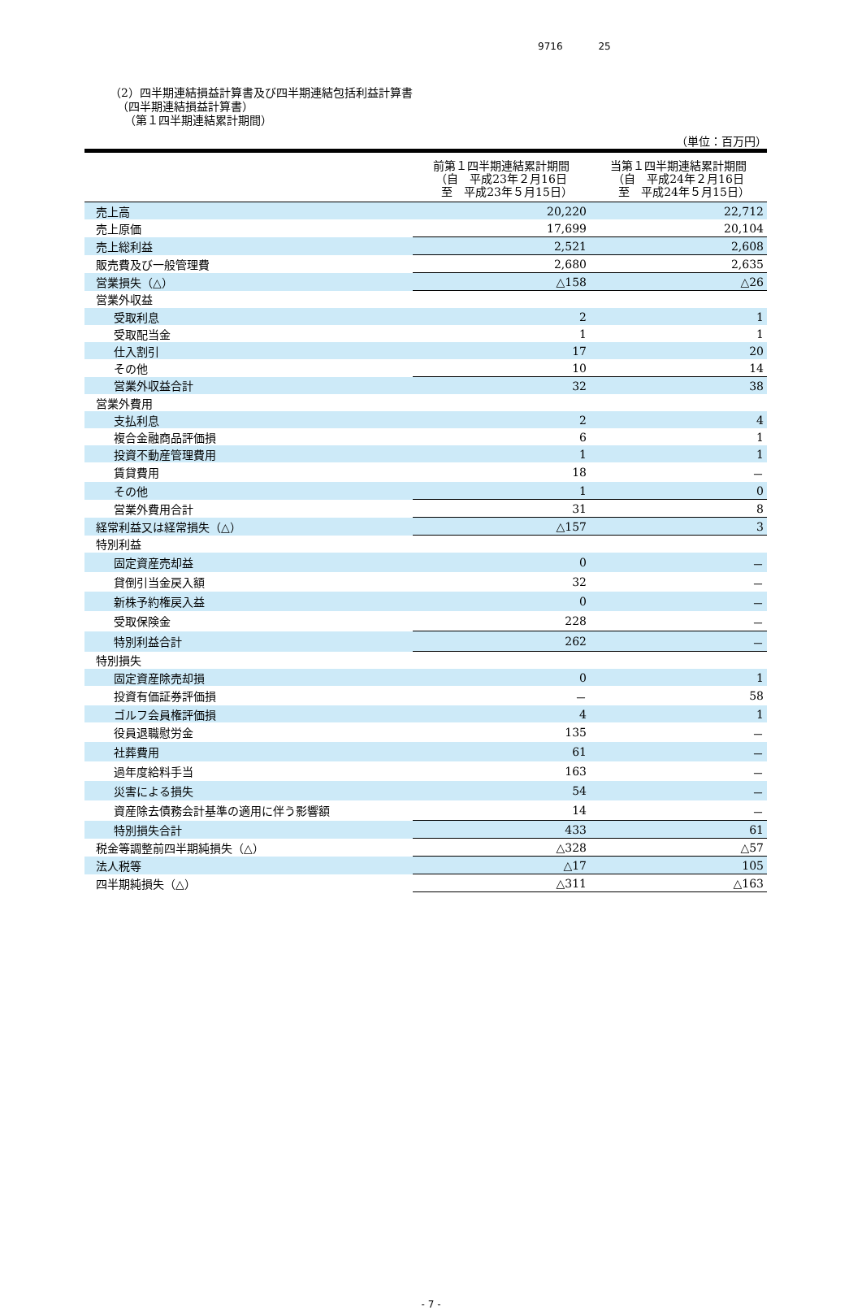9716 25
（2）四半期連結損益計算書及び四半期連結包括利益計算書
（四半期連結損益計算書）
（第１四半期連結累計期間）
（単位：百万円）
| | 前第１四半期連結累計期間 （自 平成23年２月16日 至 平成23年５月15日） | 当第１四半期連結累計期間 （自 平成24年２月16日 至 平成24年５月15日） |
| --- | --- | --- |
| 売上高 | 20,220 | 22,712 |
| 売上原価 | 17,699 | 20,104 |
| 売上総利益 | 2,521 | 2,608 |
| 販売費及び一般管理費 | 2,680 | 2,635 |
| 営業損失（△） | △158 | △26 |
| 営業外収益 | | |
| 受取利息 | 2 | 1 |
| 受取配当金 | 1 | 1 |
| 仕入割引 | 17 | 20 |
| その他 | 10 | 14 |
| 営業外収益合計 | 32 | 38 |
| 営業外費用 | | |
| 支払利息 | 2 | 4 |
| 複合金融商品評価損 | 6 | 1 |
| 投資不動産管理費用 | 1 | 1 |
| 賃貸費用 | 18 | － |
| その他 | 1 | 0 |
| 営業外費用合計 | 31 | 8 |
| 経常利益又は経常損失（△） | △157 | 3 |
| 特別利益 | | |
| 固定資産売却益 | 0 | － |
| 貸倒引当金戻入額 | 32 | － |
| 新株予約権戻入益 | 0 | － |
| 受取保険金 | 228 | － |
| 特別利益合計 | 262 | － |
| 特別損失 | | |
| 固定資産除売却損 | 0 | 1 |
| 投資有価証券評価損 | － | 58 |
| ゴルフ会員権評価損 | 4 | 1 |
| 役員退職慰労金 | 135 | － |
| 社葬費用 | 61 | － |
| 過年度給料手当 | 163 | － |
| 災害による損失 | 54 | － |
| 資産除去債務会計基準の適用に伴う影響額 | 14 | － |
| 特別損失合計 | 433 | 61 |
| 税金等調整前四半期純損失（△） | △328 | △57 |
| 法人税等 | △17 | 105 |
| 四半期純損失（△） | △311 | △163 |
- 7 -